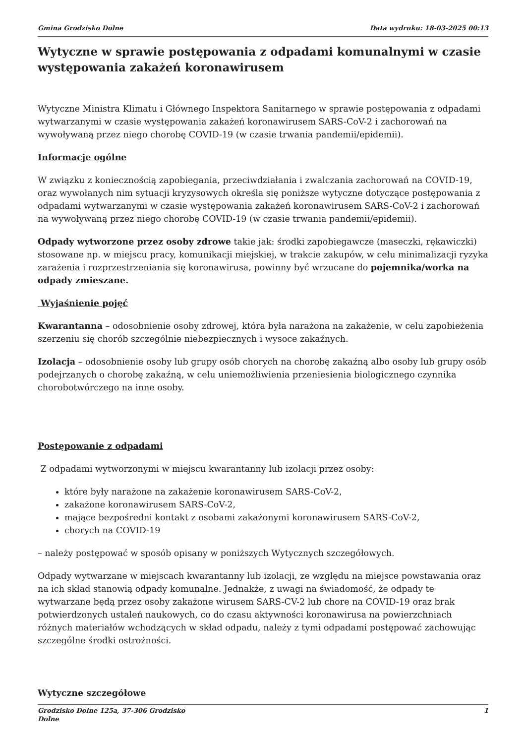Gmina Grodzisko Dolne Data wydruku: 18-03-2025 00:13
Wytyczne w sprawie postępowania z odpadami komunalnymi w czasie występowania zakażeń koronawirusem
Wytyczne Ministra Klimatu i Głównego Inspektora Sanitarnego w sprawie postępowania z odpadami wytwarzanymi w czasie występowania zakażeń koronawirusem SARS-CoV-2 i zachorowań na wywoływaną przez niego chorobę COVID-19 (w czasie trwania pandemii/epidemii).
Informacje ogólne
W związku z koniecznością zapobiegania, przeciwdziałania i zwalczania zachorowań na COVID-19, oraz wywołanych nim sytuacji kryzysowych określa się poniższe wytyczne dotyczące postępowania z odpadami wytwarzanymi w czasie występowania zakażeń koronawirusem SARS-CoV-2 i zachorowań na wywoływaną przez niego chorobę COVID-19 (w czasie trwania pandemii/epidemii).
Odpady wytworzone przez osoby zdrowe takie jak: środki zapobiegawcze (maseczki, rękawiczki) stosowane np. w miejscu pracy, komunikacji miejskiej, w trakcie zakupów, w celu minimalizacji ryzyka zarażenia i rozprzestrzeniania się koronawirusa, powinny być wrzucane do pojemnika/worka na odpady zmieszane.
Wyjaśnienie pojęć
Kwarantanna – odosobnienie osoby zdrowej, która była narażona na zakażenie, w celu zapobieżenia szerzeniu się chorób szczególnie niebezpiecznych i wysoce zakaźnych.
Izolacja – odosobnienie osoby lub grupy osób chorych na chorobę zakaźną albo osoby lub grupy osób podejrzanych o chorobę zakaźną, w celu uniemożliwienia przeniesienia biologicznego czynnika chorobotwórczego na inne osoby.
Postępowanie z odpadami
Z odpadami wytworzonymi w miejscu kwarantanny lub izolacji przez osoby:
które były narażone na zakażenie koronawirusem SARS-CoV-2,
zakażone koronawirusem SARS-CoV-2,
mające bezpośredni kontakt z osobami zakażonymi koronawirusem SARS-CoV-2,
chorych na COVID-19
– należy postępować w sposób opisany w poniższych Wytycznych szczegółowych.
Odpady wytwarzane w miejscach kwarantanny lub izolacji, ze względu na miejsce powstawania oraz na ich skład stanowią odpady komunalne. Jednakże, z uwagi na świadomość, że odpady te wytwarzane będą przez osoby zakażone wirusem SARS-CV-2 lub chore na COVID-19 oraz brak potwierdzonych ustaleń naukowych, co do czasu aktywności koronawirusa na powierzchniach różnych materiałów wchodzących w skład odpadu, należy z tymi odpadami postępować zachowując szczególne środki ostrożności.
Wytyczne szczegółowe
Grodzisko Dolne 125a, 37-306 Grodzisko
Dolne 1